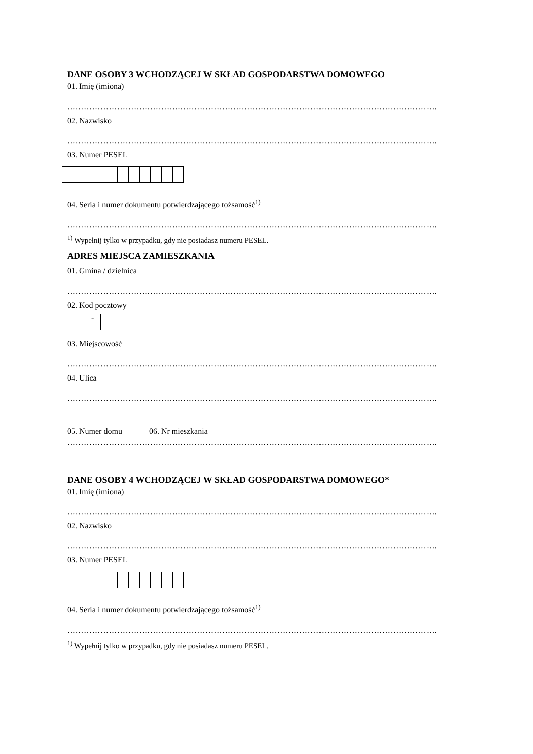DANE OSOBY 3 WCHODZĄCEJ W SKŁAD GOSPODARSTWA DOMOWEGO
01. Imię (imiona)
……………………………………………………………………………………………………………………..
02. Nazwisko
……………………………………………………………………………………………………………………..
03. Numer PESEL
04. Seria i numer dokumentu potwierdzającego tożsamość<sup>1)</sup>
……………………………………………………………………………………………………………………..
<sup>1)</sup> Wypełnij tylko w przypadku, gdy nie posiadasz numeru PESEL.
ADRES MIEJSCA ZAMIESZKANIA
01. Gmina / dzielnica
……………………………………………………………………………………………………………………..
02. Kod pocztowy
-
03. Miejscowość
……………………………………………………………………………………………………………………..
04. Ulica
……………………………………………………………………………………………………………………..
05. Numer domu 06. Nr mieszkania
……………………………………………………………………………………………………………………..
DANE OSOBY 4 WCHODZĄCEJ W SKŁAD GOSPODARSTWA DOMOWEGO*
01. Imię (imiona)
……………………………………………………………………………………………………………………..
02. Nazwisko
……………………………………………………………………………………………………………………..
03. Numer PESEL
04. Seria i numer dokumentu potwierdzającego tożsamość<sup>1)</sup>
……………………………………………………………………………………………………………………..
<sup>1)</sup> Wypełnij tylko w przypadku, gdy nie posiadasz numeru PESEL.